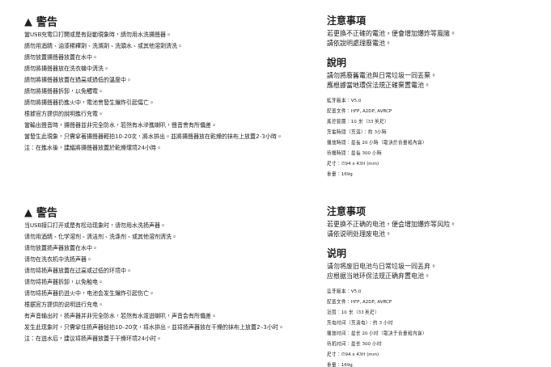▲ 警告
當USB充電口打開或是有鬆動現象時，請勿用水洗揚聲器。
請勿用酒精、油漆稀釋劑、洗滌劑、洗頭水、或其他溶劑清洗。
請勿放置揚聲器放置在水中。
請勿將揚聲器放在洗衣機中清洗。
請勿將揚聲器放置在過高或過低的溫度中。
請勿將揚聲器拆卸，以免觸電。
請勿將揚聲器扔進火中，電池會發生爆炸引起傷亡。
根據官方提供的說明進行充電。
當輸出聲音時，揚聲器並非完全防水，若然有水滲進喇叭，聲音會有所偏差。
當發生此現象，只需拿著揚聲器輕拍10-20次，將水排出。並將揚聲器放在乾燥的抹布上放置2-3小時。
注：在進水後，建議將揚聲器放置於乾燥環境24小時。
注意事項
若更換不正確的電池，便會增加爆炸等風險。
請依說明處理廢電池。
說明
請勿將廢舊電池與日常垃圾一同丟棄。
應根據當地環保法規正確棄置電池。
藍牙版本：V5.0
配置文件：HFP, A2DP, AVRCP
遙控範圍：10 米（33 英尺）
充電時間（充滿）：約 3小時
播放時間：最長 20 小時（取決於音量和內容）
待機時間：最長 300 小時
尺寸：∅94 x 43H (mm)
重量：169g
▲ 警告
当USB接口打开或是有松动现象时，请勿用水洗扬声器。
请勿用酒精、化学溶剂、清洁剂、洗涤剂、或其他溶剂清洗。
请勿放置扬声器放置在水中。
请勿在洗衣机中洗扬声器。
请勿将扬声器放置在过高或过低的环境中。
请勿将扬声器拆卸，以免触电。
请勿将扬声器扔进火中，电池会发生爆炸引起伤亡。
根据官方提供的说明进行充电。
有声音输出时，扬声器并非完全防水，若然有水泼进喇叭，声音会有所偏差。
发生此现象时，只需拿住扬声器轻拍10–20次，将水排出。並将扬声器放在干燥的抹布上放置2–3小时。
注：在进水后，建议将扬声器放置于干燥环境24小时。
注意事项
若更换不正确的电池，便会增加爆炸等风险。
请依说明处理废电池。
说明
请勿将废旧电池与日常垃圾一同丢弃。
应根据当地环保法规正确弃置电池。
蓝牙版本：V5.0
配置文件：HFP, A2DP, AVRCP
范围：10 米（33 英尺）
充电时间（充满电）：约 3 小时
播放时间：最长 20 小时（取决于音量和内容）
待机时间：最长 300 小时
尺寸：∅94 x 43H (mm)
重量：169g